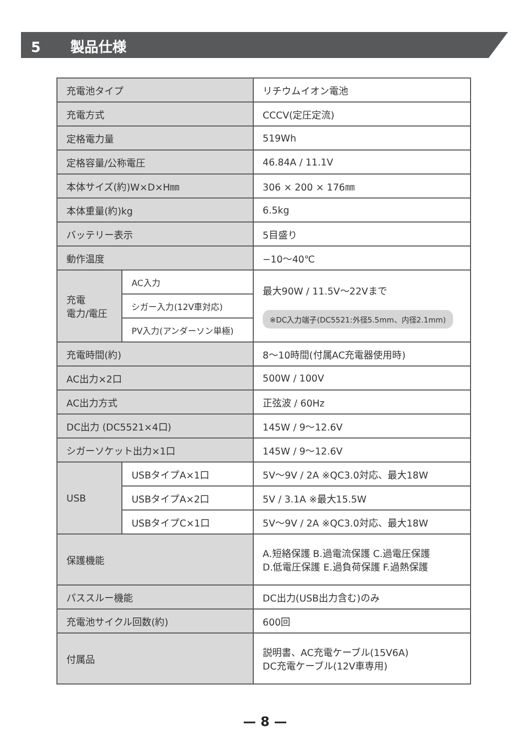5 製品仕様
| 充電池タイプ | | リチウムイオン電池 |
| 充電方式 | | CCCV(定圧定流) |
| 定格電力量 | | 519Wh |
| 定格容量/公称電圧 | | 46.84A / 11.1V |
| 本体サイズ(約)W×D×H㎜ | | 306 × 200 × 176㎜ |
| 本体重量(約)kg | | 6.5kg |
| バッテリー表示 | | 5目盛り |
| 動作温度 | | −10〜40℃ |
| 充電 電力/電圧 | AC入力 | 最大90W / 11.5V〜22Vまで ※DC入力端子(DC5521:外径5.5mm、内径2.1mm) |
| | シガー入力(12V車対応) | |
| | PV入力(アンダーソン単極) | |
| 充電時間(約) | | 8〜10時間(付属AC充電器使用時) |
| AC出力×2口 | | 500W / 100V |
| AC出力方式 | | 正弦波 / 60Hz |
| DC出力 (DC5521×4口) | | 145W / 9〜12.6V |
| シガーソケット出力×1口 | | 145W / 9〜12.6V |
| USB | USBタイプA×1口 | 5V〜9V / 2A ※QC3.0対応、最大18W |
| | USBタイプA×2口 | 5V / 3.1A ※最大15.5W |
| | USBタイプC×1口 | 5V〜9V / 2A ※QC3.0対応、最大18W |
| 保護機能 | | A.短絡保護 B.過電流保護 C.過電圧保護 D.低電圧保護 E.過負荷保護 F.過熱保護 |
| パススルー機能 | | DC出力(USB出力含む)のみ |
| 充電池サイクル回数(約) | | 600回 |
| 付属品 | | 説明書、AC充電ケーブル(15V6A) DC充電ケーブル(12V車専用) |
— 8 —